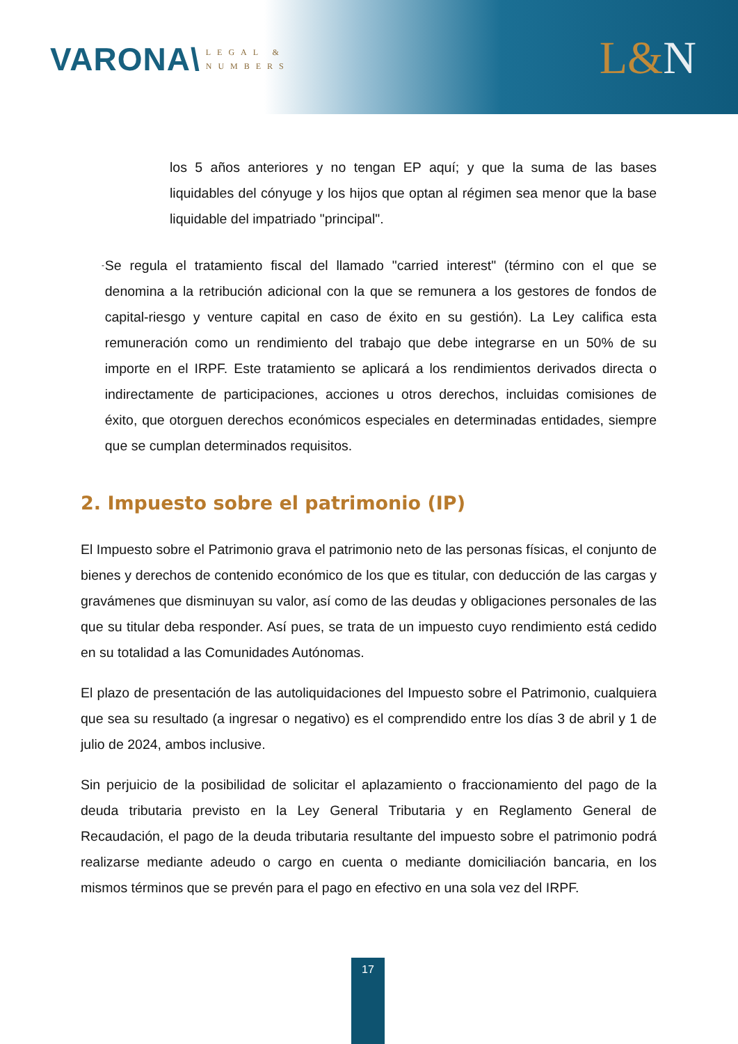VARONA\
LEGAL &
NUMBERS
L&N
los 5 años anteriores y no tengan EP aquí; y que la suma de las bases liquidables del cónyuge y los hijos que optan al régimen sea menor que la base liquidable del impatriado "principal".
-
Se regula el tratamiento fiscal del llamado "carried interest" (término con el que se denomina a la retribución adicional con la que se remunera a los gestores de fondos de capital-riesgo y venture capital en caso de éxito en su gestión). La Ley califica esta remuneración como un rendimiento del trabajo que debe integrarse en un 50% de su importe en el IRPF. Este tratamiento se aplicará a los rendimientos derivados directa o indirectamente de participaciones, acciones u otros derechos, incluidas comisiones de éxito, que otorguen derechos económicos especiales en determinadas entidades, siempre que se cumplan determinados requisitos.
2. Impuesto sobre el patrimonio (IP)
El Impuesto sobre el Patrimonio grava el patrimonio neto de las personas físicas, el conjunto de bienes y derechos de contenido económico de los que es titular, con deducción de las cargas y gravámenes que disminuyan su valor, así como de las deudas y obligaciones personales de las que su titular deba responder. Así pues, se trata de un impuesto cuyo rendimiento está cedido en su totalidad a las Comunidades Autónomas.
El plazo de presentación de las autoliquidaciones del Impuesto sobre el Patrimonio, cualquiera que sea su resultado (a ingresar o negativo) es el comprendido entre los días 3 de abril y 1 de julio de 2024, ambos inclusive.
Sin perjuicio de la posibilidad de solicitar el aplazamiento o fraccionamiento del pago de la deuda tributaria previsto en la Ley General Tributaria y en Reglamento General de Recaudación, el pago de la deuda tributaria resultante del impuesto sobre el patrimonio podrá realizarse mediante adeudo o cargo en cuenta o mediante domiciliación bancaria, en los mismos términos que se prevén para el pago en efectivo en una sola vez del IRPF.
17